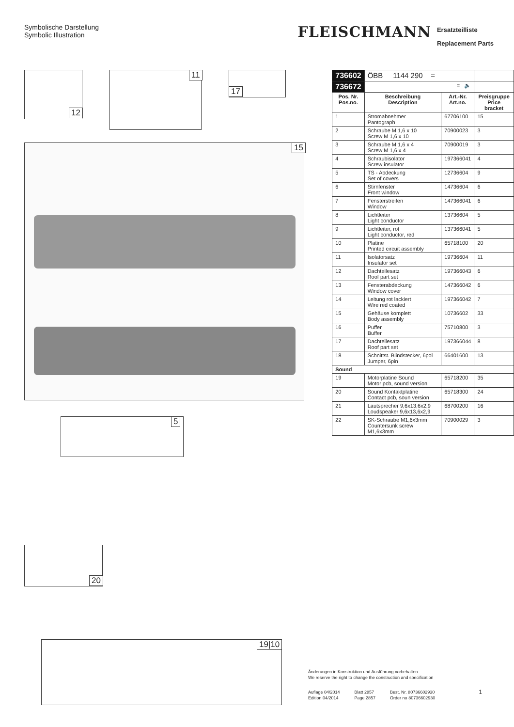Symbolische Darstellung
Symbolic Illustration
FLEISCHMANN Ersatzteilliste
Replacement Parts
12
11
17
15
5
20
19|10
| 736602 | ÖBB 1144 290 = | | |
| 736672 | = 🔈 | | |
| Pos. Nr. Pos.no. | Beschreibung Description | Art.-Nr. Art.no. | Preisgruppe Price bracket |
| 1 | Stromabnehmer Pantograph | 67706100 | 15 |
| 2 | Schraube M 1,6 x 10 Screw M 1,6 x 10 | 70900023 | 3 |
| 3 | Schraube M 1,6 x 4 Screw M 1,6 x 4 | 70900019 | 3 |
| 4 | Schraubisolator Screw insulator | 197366041 | 4 |
| 5 | TS - Abdeckung Set of covers | 12736604 | 9 |
| 6 | Stirnfenster Front window | 14736604 | 6 |
| 7 | Fensterstreifen Window | 147366041 | 6 |
| 8 | Lichtleiter Light conductor | 13736604 | 5 |
| 9 | Lichtleiter, rot Light conductor, red | 137366041 | 5 |
| 10 | Platine Printed circuit assembly | 65718100 | 20 |
| 11 | Isolatorsatz Insulator set | 19736604 | 11 |
| 12 | Dachteilesatz Roof part set | 197366043 | 6 |
| 13 | Fensterabdeckung Window cover | 147366042 | 6 |
| 14 | Leitung rot lackiert Wire red coated | 197366042 | 7 |
| 15 | Gehäuse komplett Body assembly | 10736602 | 33 |
| 16 | Puffer Buffer | 75710800 | 3 |
| 17 | Dachteilesatz Roof part set | 197366044 | 8 |
| 18 | Schnittst. Blindstecker, 6pol Jumper, 6pin | 66401600 | 13 |
| Sound | | | |
| 19 | Motorplatine Sound Motor pcb, sound version | 65718200 | 35 |
| 20 | Sound Kontaktplatine Contact pcb, soun version | 65718300 | 24 |
| 21 | Lautsprecher 9,6x13,6x2,9 Loudspeaker 9,6x13,6x2,9 | 68700200 | 16 |
| 22 | SK-Schraube M1,6x3mm Countersunk screw M1,6x3mm | 70900029 | 3 |
Änderungen in Konstruktion und Ausführung vorbehalten
We reserve the right to change the construction and specification
Auflage 04/2014
Edition 04/2014 Blatt 2857
Page 2857 Best. Nr. 80736602930
Order no 80736602930 1